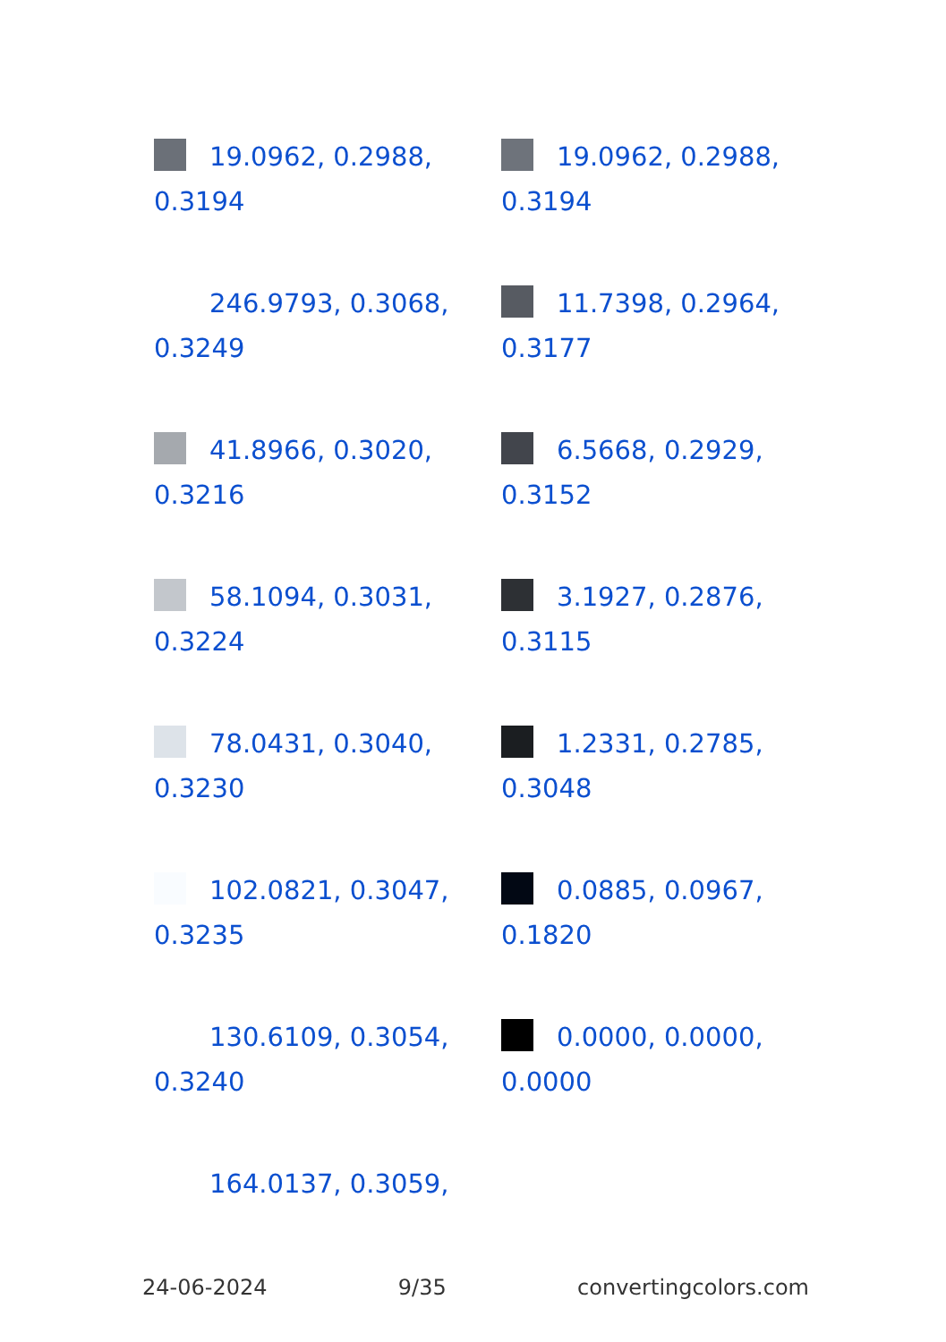19.0962, 0.2988,
0.3194
19.0962, 0.2988,
0.3194
246.9793, 0.3068,
0.3249
11.7398, 0.2964,
0.3177
41.8966, 0.3020,
0.3216
6.5668, 0.2929,
0.3152
58.1094, 0.3031,
0.3224
3.1927, 0.2876,
0.3115
78.0431, 0.3040,
0.3230
1.2331, 0.2785,
0.3048
102.0821, 0.3047,
0.3235
0.0885, 0.0967,
0.1820
130.6109, 0.3054,
0.3240
0.0000, 0.0000,
0.0000
164.0137, 0.3059,
24-06-2024 9/35 convertingcolors.com